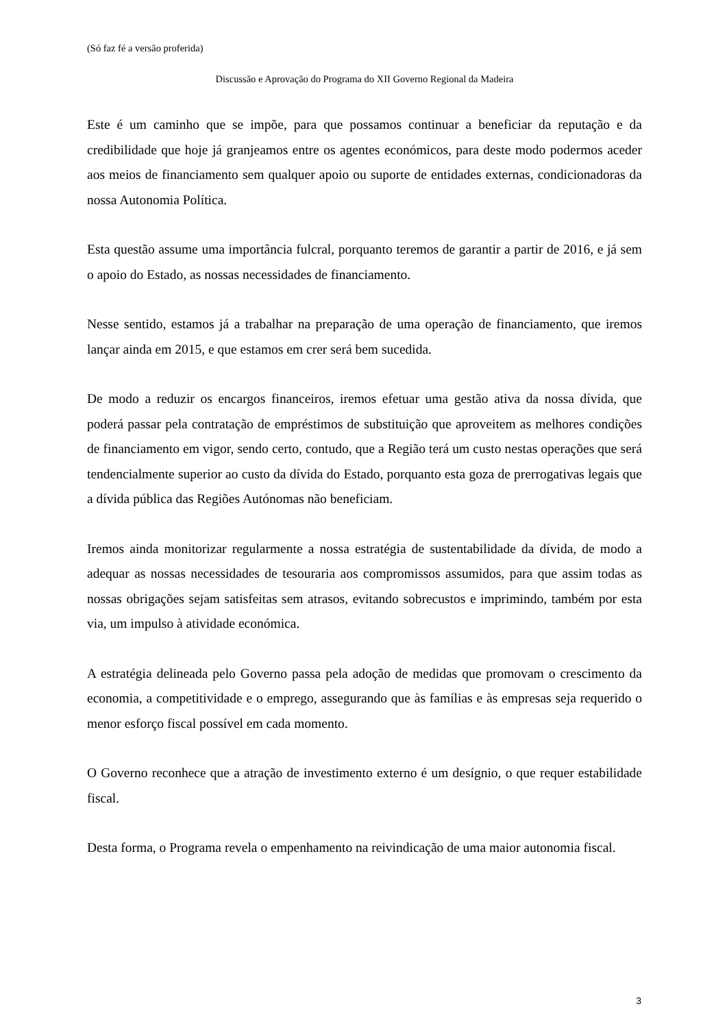(Só faz fé a versão proferida)
Discussão e Aprovação do Programa do XII Governo Regional da Madeira
Este é um caminho que se impõe, para que possamos continuar a beneficiar da reputação e da credibilidade que hoje já granjeamos entre os agentes económicos, para deste modo podermos aceder aos meios de financiamento sem qualquer apoio ou suporte de entidades externas, condicionadoras da nossa Autonomia Política.
Esta questão assume uma importância fulcral, porquanto teremos de garantir a partir de 2016, e já sem o apoio do Estado, as nossas necessidades de financiamento.
Nesse sentido, estamos já a trabalhar na preparação de uma operação de financiamento, que iremos lançar ainda em 2015, e que estamos em crer será bem sucedida.
De modo a reduzir os encargos financeiros, iremos efetuar uma gestão ativa da nossa dívida, que poderá passar pela contratação de empréstimos de substituição que aproveitem as melhores condições de financiamento em vigor, sendo certo, contudo, que a Região terá um custo nestas operações que será tendencialmente superior ao custo da dívida do Estado, porquanto esta goza de prerrogativas legais que a dívida pública das Regiões Autónomas não beneficiam.
Iremos ainda monitorizar regularmente a nossa estratégia de sustentabilidade da dívida, de modo a adequar as nossas necessidades de tesouraria aos compromissos assumidos, para que assim todas as nossas obrigações sejam satisfeitas sem atrasos, evitando sobrecustos e imprimindo, também por esta via, um impulso à atividade económica.
A estratégia delineada pelo Governo passa pela adoção de medidas que promovam o crescimento da economia, a competitividade e o emprego, assegurando que às famílias e às empresas seja requerido o menor esforço fiscal possível em cada momento.
O Governo reconhece que a atração de investimento externo é um desígnio, o que requer estabilidade fiscal.
Desta forma, o Programa revela o empenhamento na reivindicação de uma maior autonomia fiscal.
3